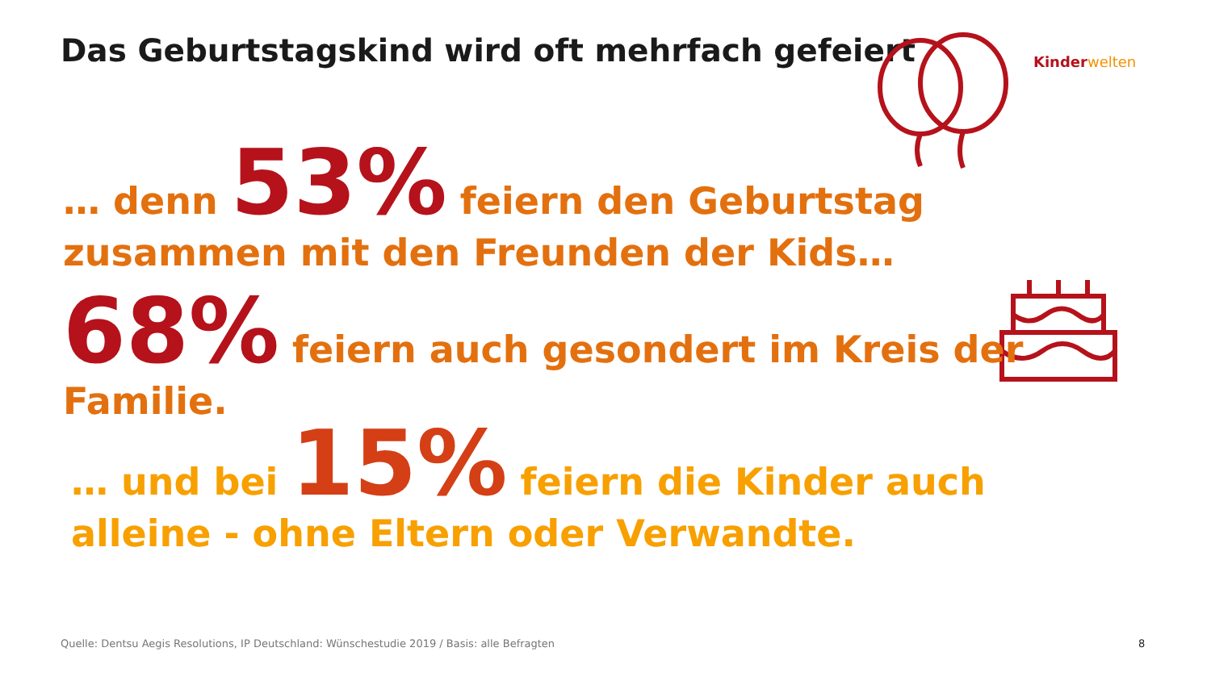Das Geburtstagskind wird oft mehrfach gefeiert
Kinderwelten
… denn 53% feiern den Geburtstag zusammen mit den Freunden der Kids…
68% feiern auch gesondert im Kreis der Familie.
… und bei 15% feiern die Kinder auch alleine - ohne Eltern oder Verwandte.
Quelle: Dentsu Aegis Resolutions, IP Deutschland: Wünschestudie 2019 / Basis: alle Befragten
8